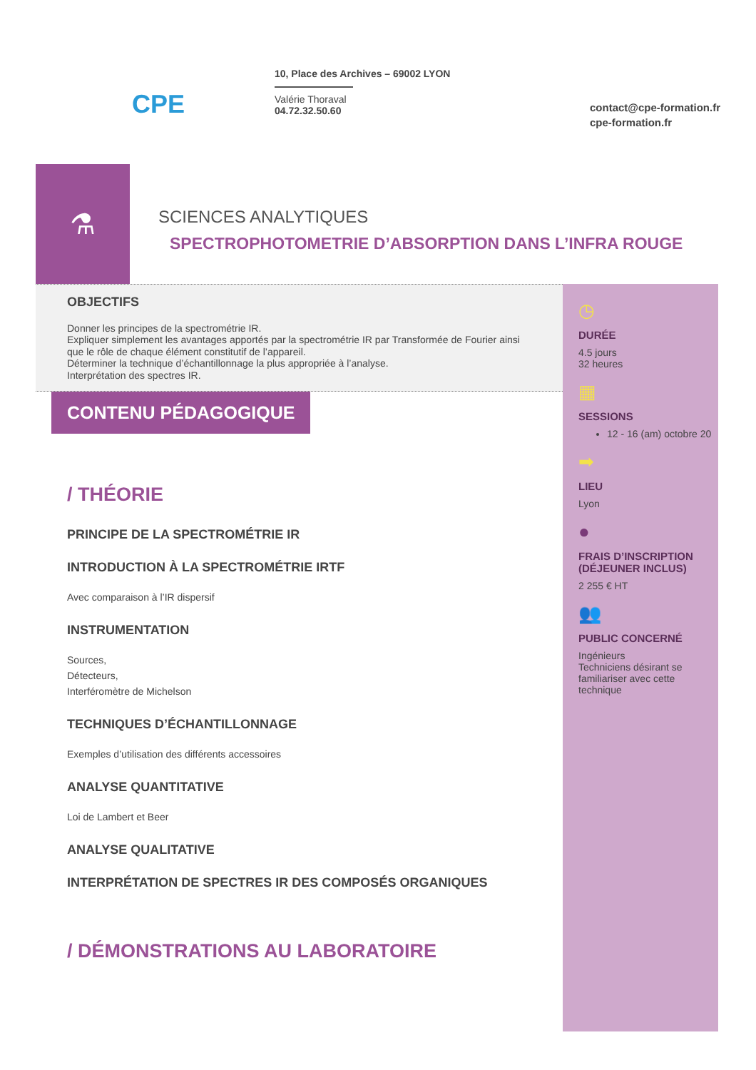CPE
10, Place des Archives – 69002 LYON
Valérie Thoraval
04.72.32.50.60
contact@cpe-formation.fr
cpe-formation.fr
⚗
SCIENCES ANALYTIQUES
SPECTROPHOTOMETRIE D’ABSORPTION DANS L’INFRA ROUGE
OBJECTIFS
Donner les principes de la spectrométrie IR.
Expliquer simplement les avantages apportés par la spectrométrie IR par Transformée de Fourier ainsi que le rôle de chaque élément constitutif de l’appareil.
Déterminer la technique d’échantillonnage la plus appropriée à l’analyse.
Interprétation des spectres IR.
CONTENU PÉDAGOGIQUE
/ THÉORIE
PRINCIPE DE LA SPECTROMÉTRIE IR
INTRODUCTION À LA SPECTROMÉTRIE IRTF
Avec comparaison à l’IR dispersif
INSTRUMENTATION
Sources,
Détecteurs,
Interféromètre de Michelson
TECHNIQUES D’ÉCHANTILLONNAGE
Exemples d’utilisation des différents accessoires
ANALYSE QUANTITATIVE
Loi de Lambert et Beer
ANALYSE QUALITATIVE
INTERPRÉTATION DE SPECTRES IR DES COMPOSÉS ORGANIQUES
/ DÉMONSTRATIONS AU LABORATOIRE
◷
DURÉE
4.5 jours
32 heures
▦
SESSIONS
12 - 16 (am) octobre 20
➡
LIEU
Lyon
●
FRAIS D’INSCRIPTION (DÉJEUNER INCLUS)
2 255 € HT
👥
PUBLIC CONCERNÉ
Ingénieurs
Techniciens désirant se familiariser avec cette technique